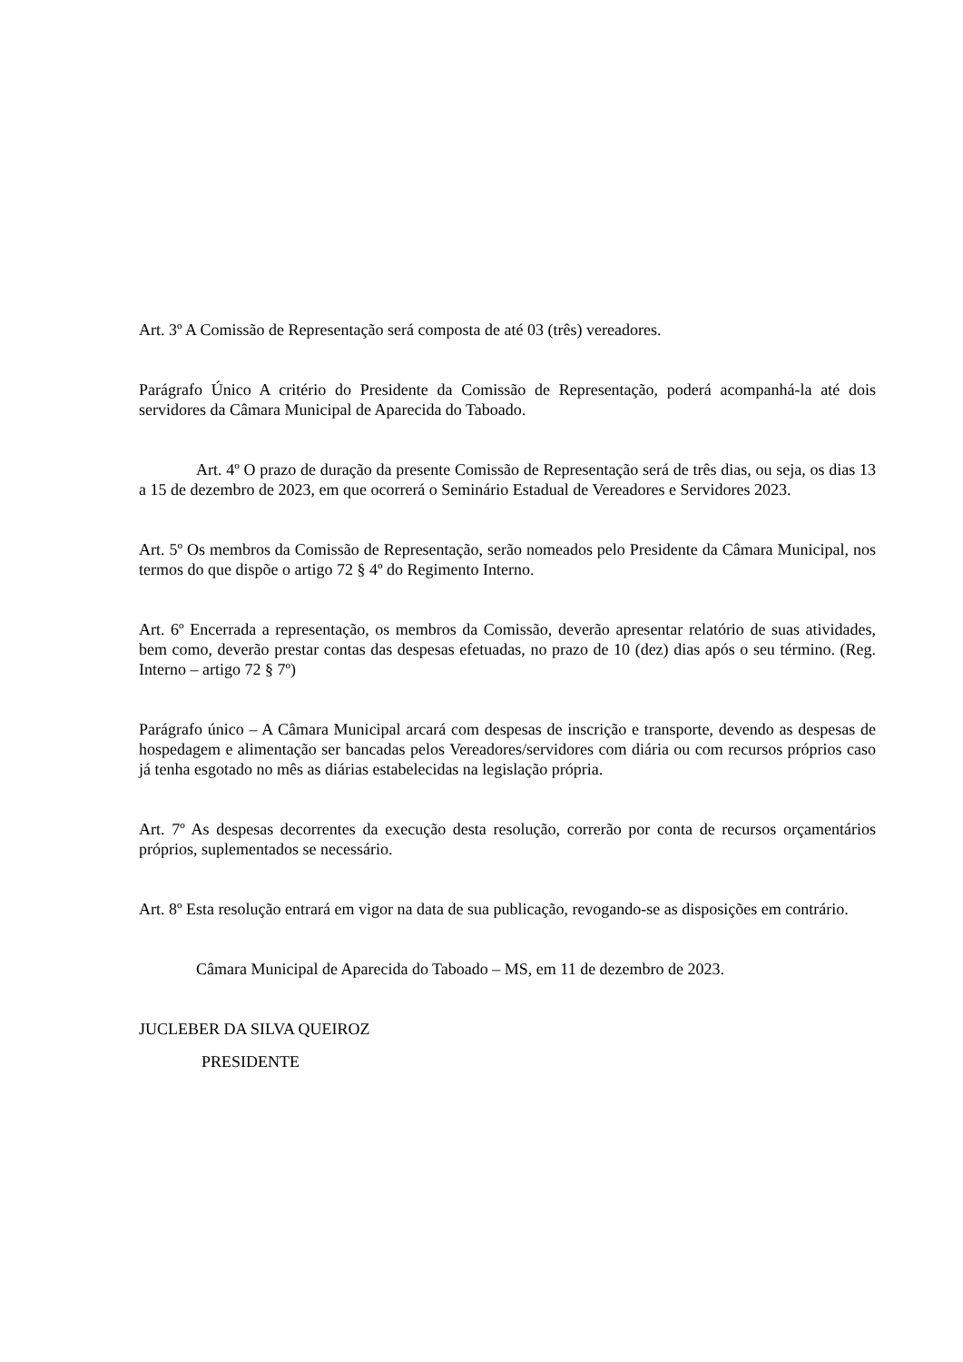Art. 3º A Comissão de Representação será composta de até 03 (três) vereadores.
Parágrafo Único A critério do Presidente da Comissão de Representação, poderá acompanhá-la até dois servidores da Câmara Municipal de Aparecida do Taboado.
Art. 4º O prazo de duração da presente Comissão de Representação será de três dias, ou seja, os dias 13 a 15 de dezembro de 2023, em que ocorrerá o Seminário Estadual de Vereadores e Servidores 2023.
Art. 5º Os membros da Comissão de Representação, serão nomeados pelo Presidente da Câmara Municipal, nos termos do que dispõe o artigo 72 § 4º do Regimento Interno.
Art. 6º Encerrada a representação, os membros da Comissão, deverão apresentar relatório de suas atividades, bem como, deverão prestar contas das despesas efetuadas, no prazo de 10 (dez) dias após o seu término. (Reg. Interno – artigo 72 § 7º)
Parágrafo único – A Câmara Municipal arcará com despesas de inscrição e transporte, devendo as despesas de hospedagem e alimentação ser bancadas pelos Vereadores/servidores com diária ou com recursos próprios caso já tenha esgotado no mês as diárias estabelecidas na legislação própria.
Art. 7º As despesas decorrentes da execução desta resolução, correrão por conta de recursos orçamentários próprios, suplementados se necessário.
Art. 8º Esta resolução entrará em vigor na data de sua publicação, revogando-se as disposições em contrário.
Câmara Municipal de Aparecida do Taboado – MS, em 11 de dezembro de 2023.
JUCLEBER DA SILVA QUEIROZ
PRESIDENTE